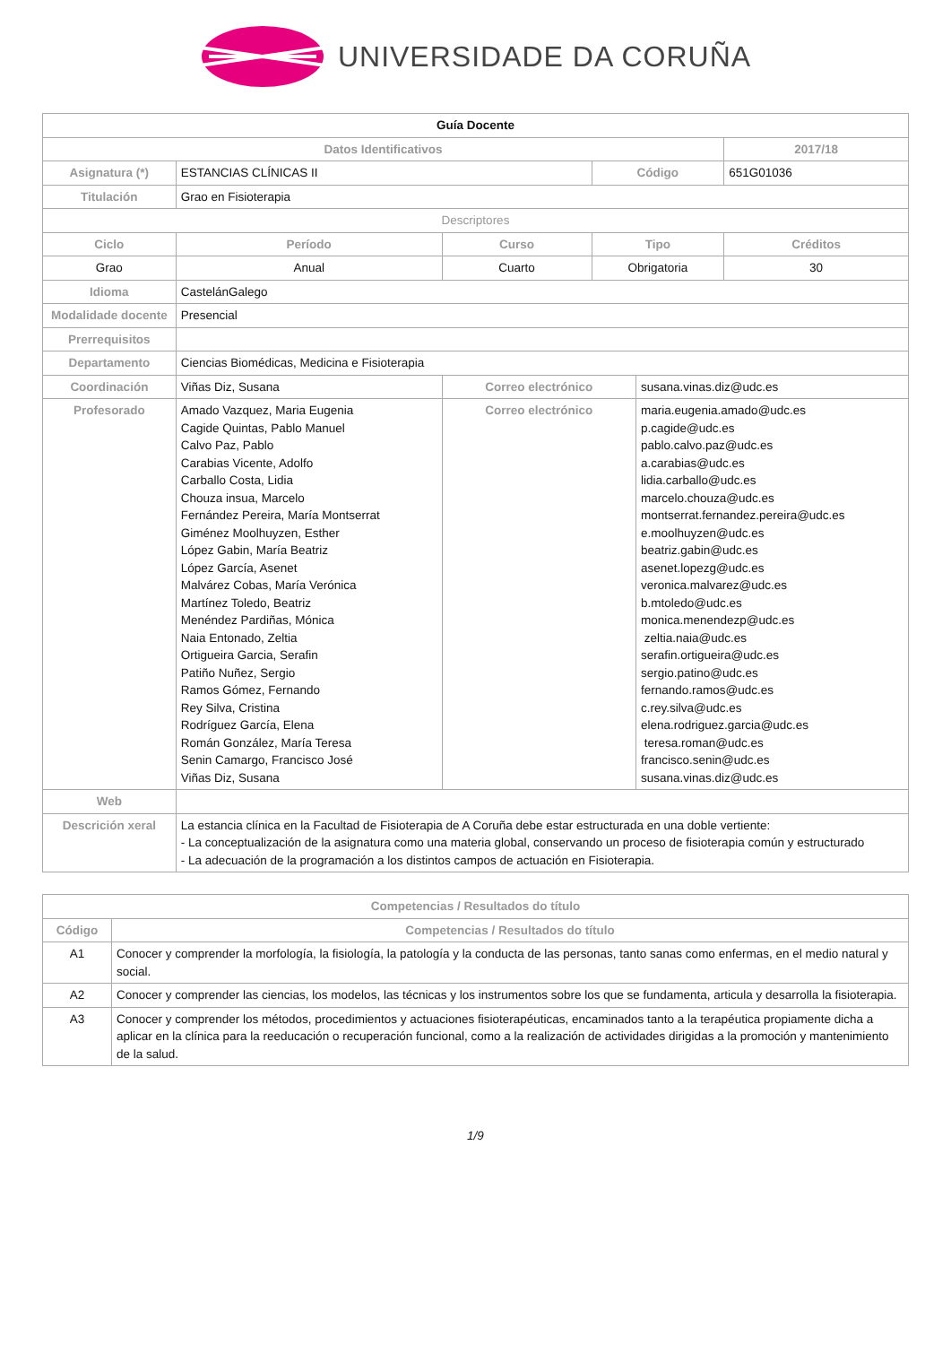UNIVERSIDADE DA CORUÑA
| Guía Docente | | | | | |
| Datos Identificativos | | | | | 2017/18 |
| Asignatura (*) | ESTANCIAS CLÍNICAS II | | Código | | 651G01036 |
| Titulación | Grao en Fisioterapia | | | | |
| Descriptores | | | | | |
| Ciclo | Período | Curso | Tipo | | Créditos |
| Grao | Anual | Cuarto | Obrigatoria | | 30 |
| Idioma | CastelánGalego | | | | |
| Modalidade docente | Presencial | | | | |
| Prerrequisitos | | | | | |
| Departamento | Ciencias Biomédicas, Medicina e Fisioterapia | | | | |
| Coordinación | Viñas Diz, Susana | Correo electrónico | | susana.vinas.diz@udc.es | |
| Profesorado | Amado Vazquez, Maria Eugenia Cagide Quintas, Pablo Manuel Calvo Paz, Pablo Carabias Vicente, Adolfo Carballo Costa, Lidia Chouza insua, Marcelo Fernández Pereira, María Montserrat Giménez Moolhuyzen, Esther López Gabin, María Beatriz López García, Asenet Malvárez Cobas, María Verónica Martínez Toledo, Beatriz Menéndez Pardiñas, Mónica Naia Entonado, Zeltia Ortigueira Garcia, Serafin Patiño Nuñez, Sergio Ramos Gómez, Fernando Rey Silva, Cristina Rodríguez García, Elena Román González, María Teresa Senin Camargo, Francisco José Viñas Diz, Susana | Correo electrónico | | maria.eugenia.amado@udc.es p.cagide@udc.es pablo.calvo.paz@udc.es a.carabias@udc.es lidia.carballo@udc.es marcelo.chouza@udc.es montserrat.fernandez.pereira@udc.es e.moolhuyzen@udc.es beatriz.gabin@udc.es asenet.lopezg@udc.es veronica.malvarez@udc.es b.mtoledo@udc.es monica.menendezp@udc.es zeltia.naia@udc.es serafin.ortigueira@udc.es sergio.patino@udc.es fernando.ramos@udc.es c.rey.silva@udc.es elena.rodriguez.garcia@udc.es teresa.roman@udc.es francisco.senin@udc.es susana.vinas.diz@udc.es | |
| Web | | | | | |
| Descrición xeral | La estancia clínica en la Facultad de Fisioterapia de A Coruña debe estar estructurada en una doble vertiente: - La conceptualización de la asignatura como una materia global, conservando un proceso de fisioterapia común y estructurado - La adecuación de la programación a los distintos campos de actuación en Fisioterapia. | | | | |
| Competencias / Resultados do título | |
| --- | --- |
| Código | Competencias / Resultados do título |
| A1 | Conocer y comprender la morfología, la fisiología, la patología y la conducta de las personas, tanto sanas como enfermas, en el medio natural y social. |
| A2 | Conocer y comprender las ciencias, los modelos, las técnicas y los instrumentos sobre los que se fundamenta, articula y desarrolla la fisioterapia. |
| A3 | Conocer y comprender los métodos, procedimientos y actuaciones fisioterapéuticas, encaminados tanto a la terapéutica propiamente dicha a aplicar en la clínica para la reeducación o recuperación funcional, como a la realización de actividades dirigidas a la promoción y mantenimiento de la salud. |
1/9